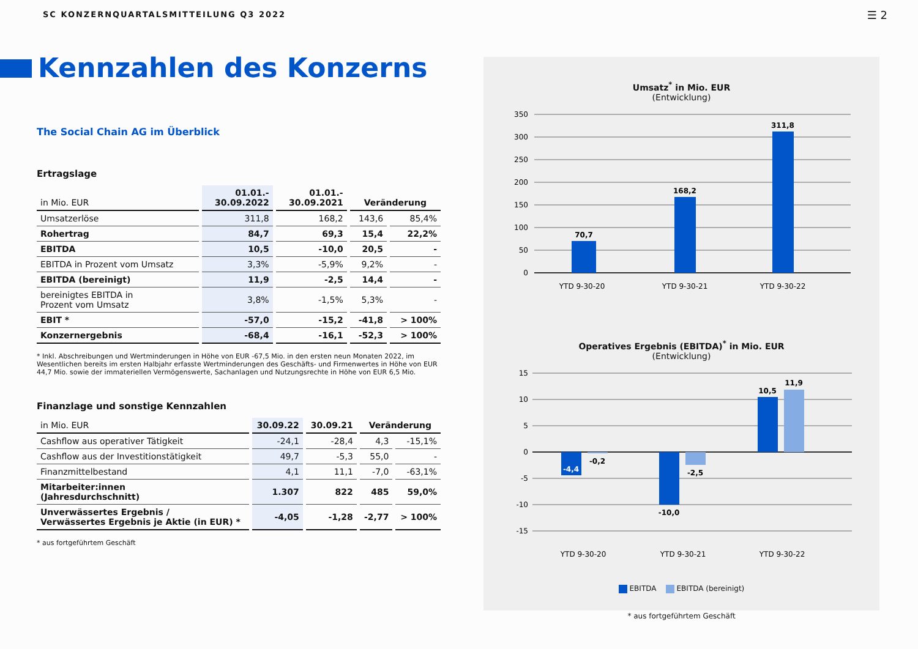SC KONZERNQUARTALSMITTEILUNG Q3 2022
☰ 2
Kennzahlen des Konzerns
The Social Chain AG im Überblick
Ertragslage
| in Mio. EUR | 01.01.- 30.09.2022 | 01.01.- 30.09.2021 | Veränderung | |
| --- | --- | --- | --- | --- |
| Umsatzerlöse | 311,8 | 168,2 | 143,6 | 85,4% |
| Rohertrag | 84,7 | 69,3 | 15,4 | 22,2% |
| EBITDA | 10,5 | -10,0 | 20,5 | - |
| EBITDA in Prozent vom Umsatz | 3,3% | -5,9% | 9,2% | - |
| EBITDA (bereinigt) | 11,9 | -2,5 | 14,4 | - |
| bereinigtes EBITDA in Prozent vom Umsatz | 3,8% | -1,5% | 5,3% | - |
| EBIT * | -57,0 | -15,2 | -41,8 | > 100% |
| Konzernergebnis | -68,4 | -16,1 | -52,3 | > 100% |
* Inkl. Abschreibungen und Wertminderungen in Höhe von EUR -67,5 Mio. in den ersten neun Monaten 2022, im Wesentlichen bereits im ersten Halbjahr erfasste Wertminderungen des Geschäfts- und Firmenwertes in Höhe von EUR 44,7 Mio. sowie der immateriellen Vermögenswerte, Sachanlagen und Nutzungsrechte in Höhe von EUR 6,5 Mio.
Finanzlage und sonstige Kennzahlen
| in Mio. EUR | 30.09.22 | 30.09.21 | Veränderung | |
| --- | --- | --- | --- | --- |
| Cashflow aus operativer Tätigkeit | -24,1 | -28,4 | 4,3 | -15,1% |
| Cashflow aus der Investitionstätigkeit | 49,7 | -5,3 | 55,0 | - |
| Finanzmittelbestand | 4,1 | 11,1 | -7,0 | -63,1% |
| Mitarbeiter:innen (Jahresdurchschnitt) | 1.307 | 822 | 485 | 59,0% |
| Unverwässertes Ergebnis / Verwässertes Ergebnis je Aktie (in EUR) * | -4,05 | -1,28 | -2,77 | > 100% |
* aus fortgeführtem Geschäft
Umsatz<sup>*</sup> in Mio. EUR
(Entwicklung)
350
300
250
200
150
100
50
0
70,7
168,2
311,8
YTD 9-30-20
YTD 9-30-21
YTD 9-30-22
Operatives Ergebnis (EBITDA)<sup>*</sup> in Mio. EUR
(Entwicklung)
15
10
5
0
-5
-10
-15
-4,4
-0,2
-10,0
-2,5
10,5
11,9
YTD 9-30-20
YTD 9-30-21
YTD 9-30-22
EBITDA EBITDA (bereinigt)
* aus fortgeführtem Geschäft